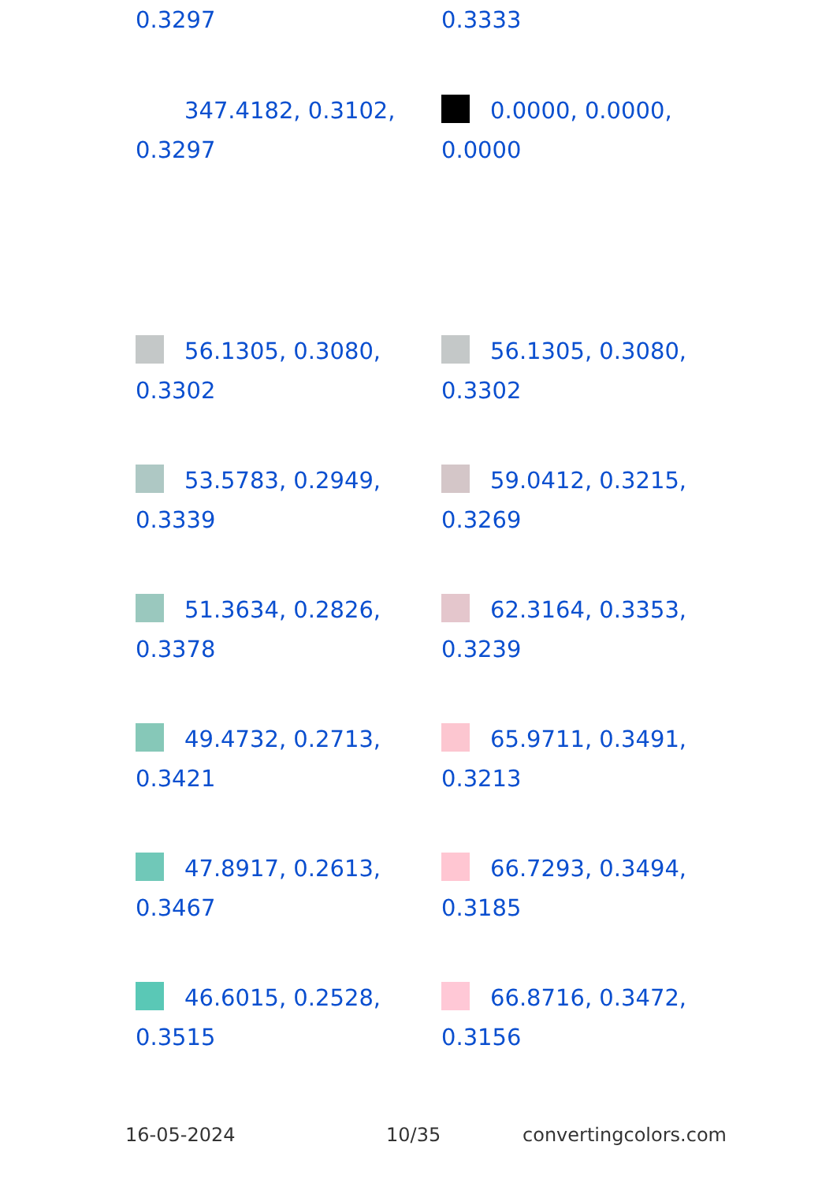0.3297 0.3333
347.4182, 0.3102, 0.3297
0.0000, 0.0000, 0.0000
56.1305, 0.3080, 0.3302
56.1305, 0.3080, 0.3302
53.5783, 0.2949, 0.3339
59.0412, 0.3215, 0.3269
51.3634, 0.2826, 0.3378
62.3164, 0.3353, 0.3239
49.4732, 0.2713, 0.3421
65.9711, 0.3491, 0.3213
47.8917, 0.2613, 0.3467
66.7293, 0.3494, 0.3185
46.6015, 0.2528, 0.3515
66.8716, 0.3472, 0.3156
16-05-2024 10/35 convertingcolors.com